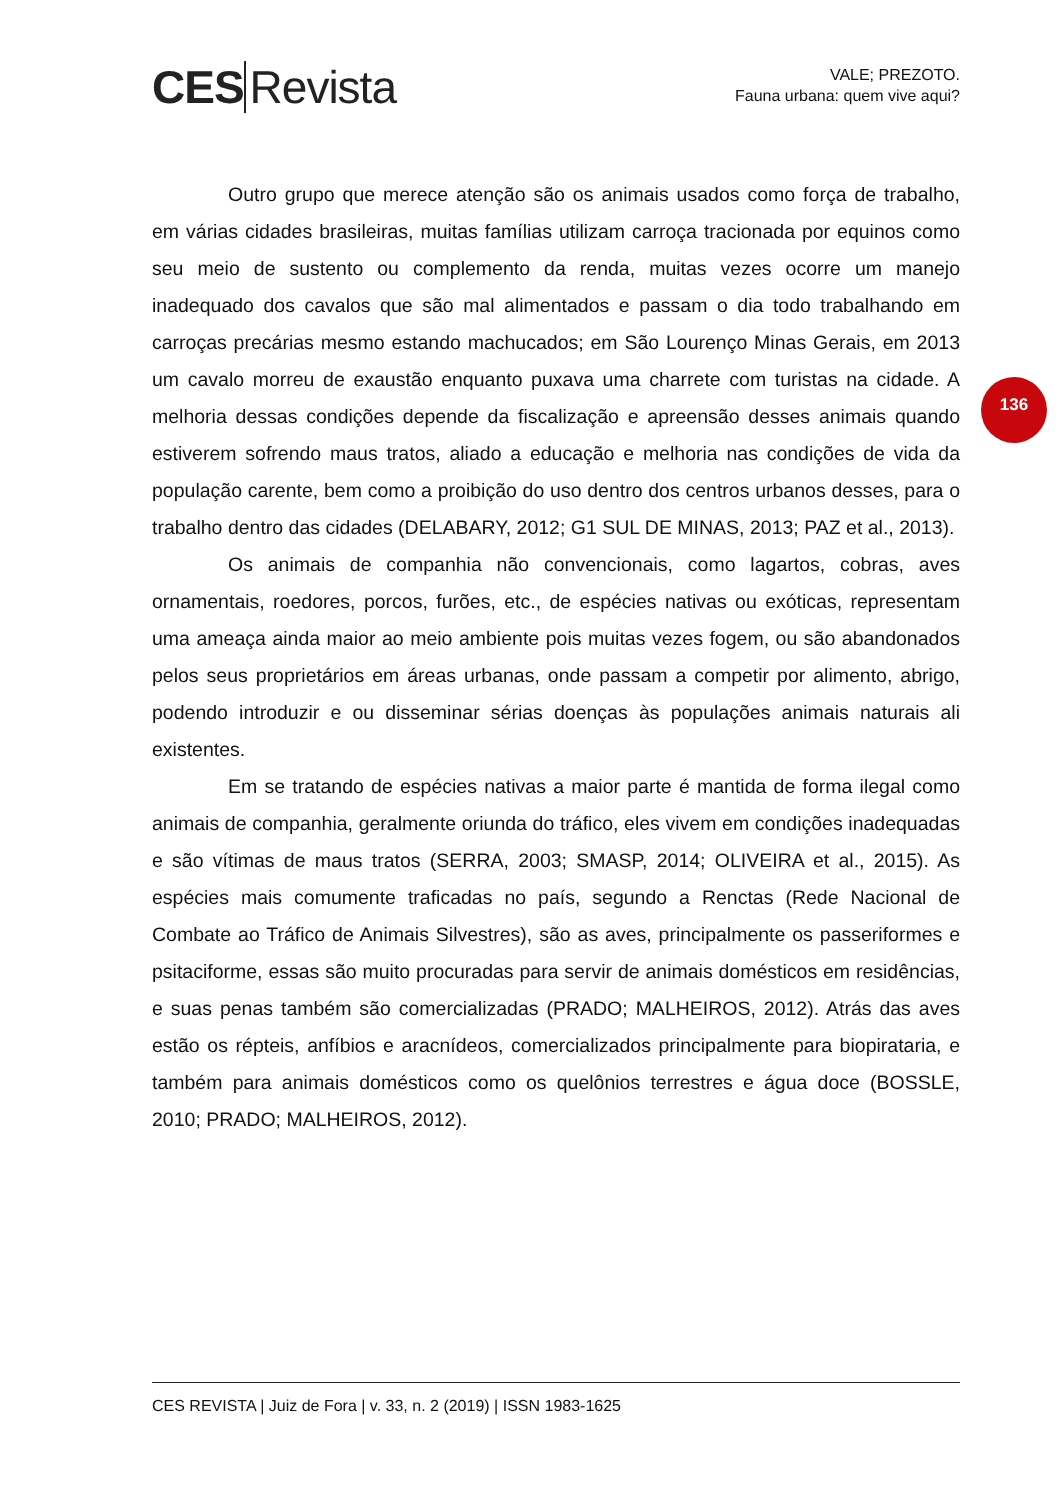CES Revista
VALE; PREZOTO.
Fauna urbana: quem vive aqui?
136
Outro grupo que merece atenção são os animais usados como força de trabalho, em várias cidades brasileiras, muitas famílias utilizam carroça tracionada por equinos como seu meio de sustento ou complemento da renda, muitas vezes ocorre um manejo inadequado dos cavalos que são mal alimentados e passam o dia todo trabalhando em carroças precárias mesmo estando machucados; em São Lourenço Minas Gerais, em 2013 um cavalo morreu de exaustão enquanto puxava uma charrete com turistas na cidade. A melhoria dessas condições depende da fiscalização e apreensão desses animais quando estiverem sofrendo maus tratos, aliado a educação e melhoria nas condições de vida da população carente, bem como a proibição do uso dentro dos centros urbanos desses, para o trabalho dentro das cidades (DELABARY, 2012; G1 SUL DE MINAS, 2013; PAZ et al., 2013).
Os animais de companhia não convencionais, como lagartos, cobras, aves ornamentais, roedores, porcos, furões, etc., de espécies nativas ou exóticas, representam uma ameaça ainda maior ao meio ambiente pois muitas vezes fogem, ou são abandonados pelos seus proprietários em áreas urbanas, onde passam a competir por alimento, abrigo, podendo introduzir e ou disseminar sérias doenças às populações animais naturais ali existentes.
Em se tratando de espécies nativas a maior parte é mantida de forma ilegal como animais de companhia, geralmente oriunda do tráfico, eles vivem em condições inadequadas e são vítimas de maus tratos (SERRA, 2003; SMASP, 2014; OLIVEIRA et al., 2015). As espécies mais comumente traficadas no país, segundo a Renctas (Rede Nacional de Combate ao Tráfico de Animais Silvestres), são as aves, principalmente os passeriformes e psitaciforme, essas são muito procuradas para servir de animais domésticos em residências, e suas penas também são comercializadas (PRADO; MALHEIROS, 2012). Atrás das aves estão os répteis, anfíbios e aracnídeos, comercializados principalmente para biopirataria, e também para animais domésticos como os quelônios terrestres e água doce (BOSSLE, 2010; PRADO; MALHEIROS, 2012).
CES REVISTA | Juiz de Fora | v. 33, n. 2 (2019) | ISSN 1983-1625